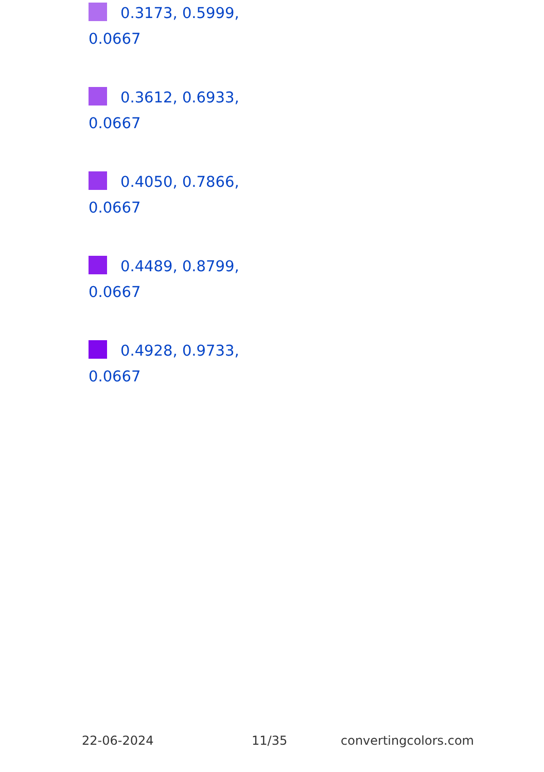0.3173, 0.5999, 0.0667
0.3612, 0.6933, 0.0667
0.4050, 0.7866, 0.0667
0.4489, 0.8799, 0.0667
0.4928, 0.9733, 0.0667
22-06-2024 11/35 convertingcolors.com